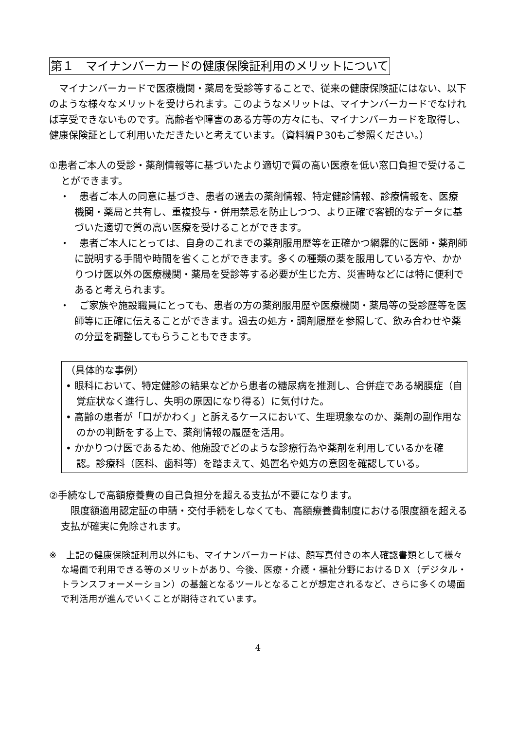第１　マイナンバーカードの健康保険証利用のメリットについて
マイナンバーカードで医療機関・薬局を受診等することで、従来の健康保険証にはない、以下のような様々なメリットを受けられます。このようなメリットは、マイナンバーカードでなければ享受できないものです。高齢者や障害のある方等の方々にも、マイナンバーカードを取得し、健康保険証として利用いただきたいと考えています。（資料編Ｐ30もご参照ください。）
①患者ご本人の受診・薬剤情報等に基づいたより適切で質の高い医療を低い窓口負担で受けることができます。
・　患者ご本人の同意に基づき、患者の過去の薬剤情報、特定健診情報、診療情報を、医療機関・薬局と共有し、重複投与・併用禁忌を防止しつつ、より正確で客観的なデータに基づいた適切で質の高い医療を受けることができます。
・　患者ご本人にとっては、自身のこれまでの薬剤服用歴等を正確かつ網羅的に医師・薬剤師に説明する手間や時間を省くことができます。多くの種類の薬を服用している方や、かかりつけ医以外の医療機関・薬局を受診等する必要が生じた方、災害時などには特に便利であると考えられます。
・　ご家族や施設職員にとっても、患者の方の薬剤服用歴や医療機関・薬局等の受診歴等を医師等に正確に伝えることができます。過去の処方・調剤履歴を参照して、飲み合わせや薬の分量を調整してもらうこともできます。
（具体的な事例）
• 眼科において、特定健診の結果などから患者の糖尿病を推測し、合併症である網膜症（自覚症状なく進行し、失明の原因になり得る）に気付けた。
• 高齢の患者が「口がかわく」と訴えるケースにおいて、生理現象なのか、薬剤の副作用なのかの判断をする上で、薬剤情報の履歴を活用。
• かかりつけ医であるため、他施設でどのような診療行為や薬剤を利用しているかを確認。診療科（医科、歯科等）を踏まえて、処置名や処方の意図を確認している。
②手続なしで高額療養費の自己負担分を超える支払が不要になります。
限度額適用認定証の申請・交付手続をしなくても、高額療養費制度における限度額を超える支払が確実に免除されます。
※　上記の健康保険証利用以外にも、マイナンバーカードは、顔写真付きの本人確認書類として様々な場面で利用できる等のメリットがあり、今後、医療・介護・福祉分野におけるＤＸ（デジタル・トランスフォーメーション）の基盤となるツールとなることが想定されるなど、さらに多くの場面で利活用が進んでいくことが期待されています。
4